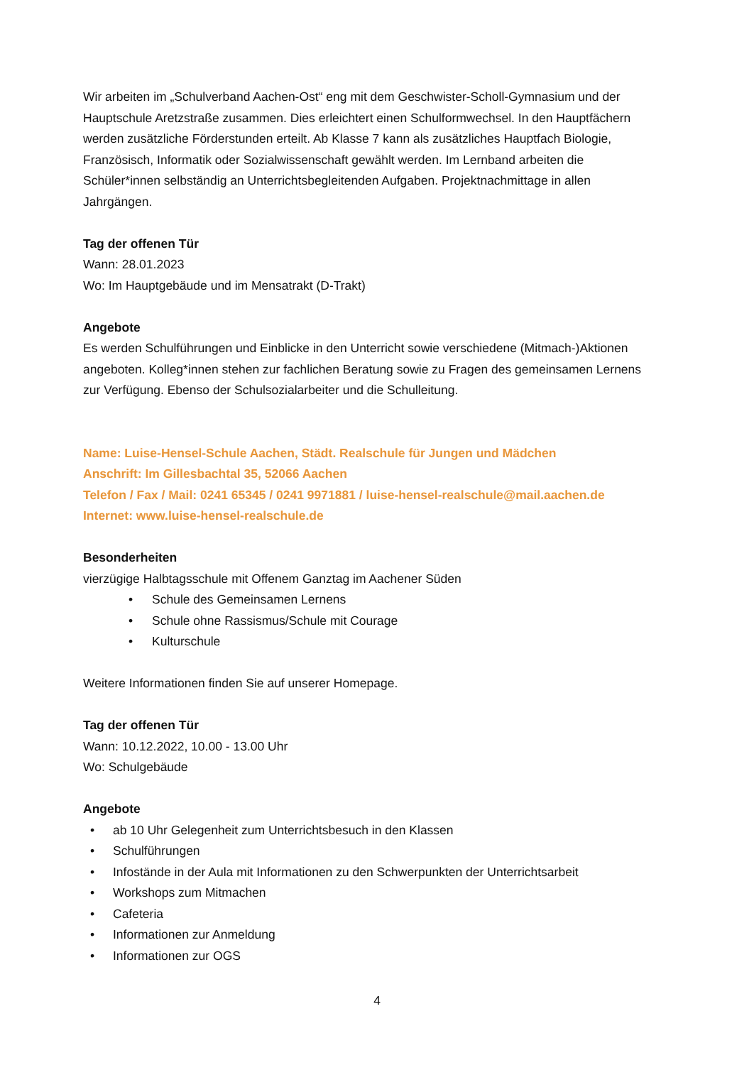Wir arbeiten im „Schulverband Aachen-Ost“ eng mit dem Geschwister-Scholl-Gymnasium und der Hauptschule Aretzstraße zusammen. Dies erleichtert einen Schulformwechsel. In den Hauptfächern werden zusätzliche Förderstunden erteilt. Ab Klasse 7 kann als zusätzliches Hauptfach Biologie, Französisch, Informatik oder Sozialwissenschaft gewählt werden. Im Lernband arbeiten die Schüler*innen selbständig an Unterrichtsbegleitenden Aufgaben. Projektnachmittage in allen Jahrgängen.
Tag der offenen Tür
Wann: 28.01.2023
Wo: Im Hauptgebäude und im Mensatrakt (D-Trakt)
Angebote
Es werden Schulführungen und Einblicke in den Unterricht sowie verschiedene (Mitmach-)Aktionen angeboten. Kolleg*innen stehen zur fachlichen Beratung sowie zu Fragen des gemeinsamen Lernens zur Verfügung. Ebenso der Schulsozialarbeiter und die Schulleitung.
Name: Luise-Hensel-Schule Aachen, Städt. Realschule für Jungen und Mädchen
Anschrift: Im Gillesbachtal 35, 52066 Aachen
Telefon / Fax / Mail: 0241 65345 / 0241 9971881 / luise-hensel-realschule@mail.aachen.de
Internet: www.luise-hensel-realschule.de
Besonderheiten
vierzügige Halbtagsschule mit Offenem Ganztag im Aachener Süden
• Schule des Gemeinsamen Lernens
• Schule ohne Rassismus/Schule mit Courage
• Kulturschule
Weitere Informationen finden Sie auf unserer Homepage.
Tag der offenen Tür
Wann: 10.12.2022, 10.00 - 13.00 Uhr
Wo: Schulgebäude
Angebote
• ab 10 Uhr Gelegenheit zum Unterrichtsbesuch in den Klassen
• Schulführungen
• Infostände in der Aula mit Informationen zu den Schwerpunkten der Unterrichtsarbeit
• Workshops zum Mitmachen
• Cafeteria
• Informationen zur Anmeldung
• Informationen zur OGS
4